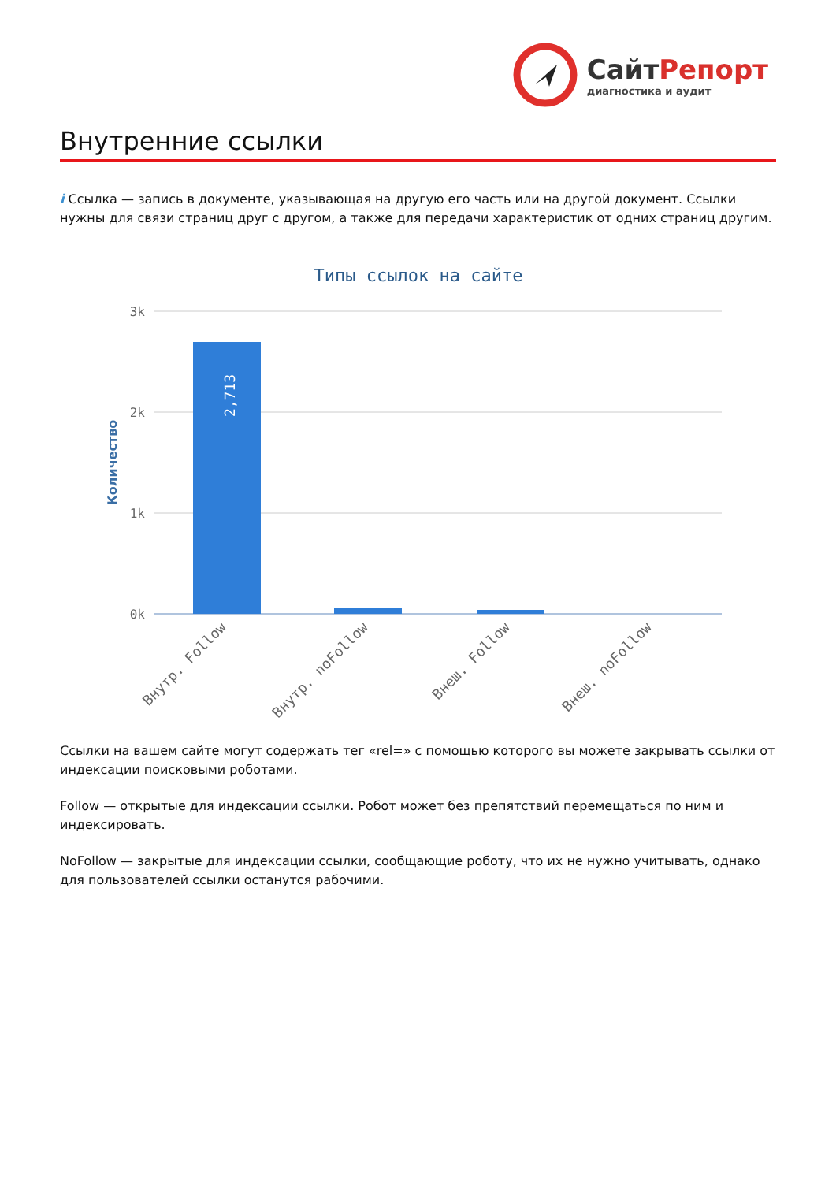СайтРепорт
диагностика и аудит
Внутренние ссылки
i Ссылка — запись в документе, указывающая на другую его часть или на другой документ. Ссылки нужны для связи страниц друг с другом, а также для передачи характеристик от одних страниц другим.
Типы ссылок на сайте
3k
2k
1k
0k
Количество
2,713
Внутр. Follow
Внутр. noFollow
Внеш. Follow
Внеш. noFollow
Ссылки на вашем сайте могут содержать тег «rel=» с помощью которого вы можете закрывать ссылки от индексации поисковыми роботами.
Follow — открытые для индексации ссылки. Робот может без препятствий перемещаться по ним и индексировать.
NoFollow — закрытые для индексации ссылки, сообщающие роботу, что их не нужно учитывать, однако для пользователей ссылки останутся рабочими.